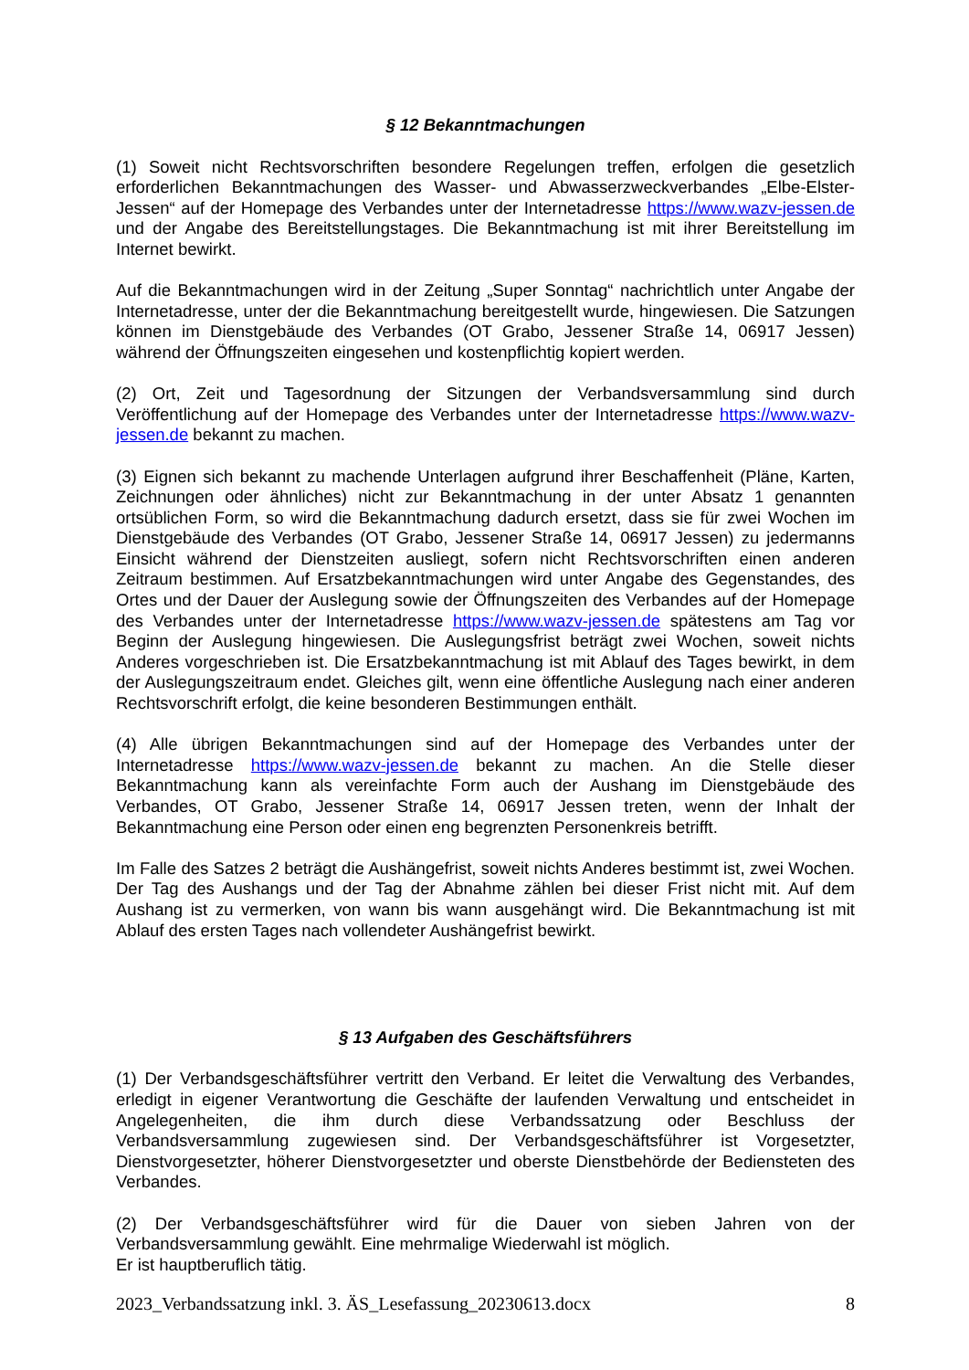§ 12 Bekanntmachungen
(1) Soweit nicht Rechtsvorschriften besondere Regelungen treffen, erfolgen die gesetzlich erforderlichen Bekanntmachungen des Wasser- und Abwasserzweckverbandes „Elbe-Elster-Jessen“ auf der Homepage des Verbandes unter der Internetadresse https://www.wazv-jessen.de und der Angabe des Bereitstellungstages. Die Bekanntmachung ist mit ihrer Bereitstellung im Internet bewirkt.
Auf die Bekanntmachungen wird in der Zeitung „Super Sonntag“ nachrichtlich unter Angabe der Internetadresse, unter der die Bekanntmachung bereitgestellt wurde, hingewiesen. Die Satzungen können im Dienstgebäude des Verbandes (OT Grabo, Jessener Straße 14, 06917 Jessen) während der Öffnungszeiten eingesehen und kostenpflichtig kopiert werden.
(2) Ort, Zeit und Tagesordnung der Sitzungen der Verbandsversammlung sind durch Veröffentlichung auf der Homepage des Verbandes unter der Internetadresse https://www.wazv-jessen.de bekannt zu machen.
(3) Eignen sich bekannt zu machende Unterlagen aufgrund ihrer Beschaffenheit (Pläne, Karten, Zeichnungen oder ähnliches) nicht zur Bekanntmachung in der unter Absatz 1 genannten ortsüblichen Form, so wird die Bekanntmachung dadurch ersetzt, dass sie für zwei Wochen im Dienstgebäude des Verbandes (OT Grabo, Jessener Straße 14, 06917 Jessen) zu jedermanns Einsicht während der Dienstzeiten ausliegt, sofern nicht Rechtsvorschriften einen anderen Zeitraum bestimmen. Auf Ersatzbekanntmachungen wird unter Angabe des Gegenstandes, des Ortes und der Dauer der Auslegung sowie der Öffnungszeiten des Verbandes auf der Homepage des Verbandes unter der Internetadresse https://www.wazv-jessen.de spätestens am Tag vor Beginn der Auslegung hingewiesen. Die Auslegungsfrist beträgt zwei Wochen, soweit nichts Anderes vorgeschrieben ist. Die Ersatzbekanntmachung ist mit Ablauf des Tages bewirkt, in dem der Auslegungszeitraum endet. Gleiches gilt, wenn eine öffentliche Auslegung nach einer anderen Rechtsvorschrift erfolgt, die keine besonderen Bestimmungen enthält.
(4) Alle übrigen Bekanntmachungen sind auf der Homepage des Verbandes unter der Internetadresse https://www.wazv-jessen.de bekannt zu machen. An die Stelle dieser Bekanntmachung kann als vereinfachte Form auch der Aushang im Dienstgebäude des Verbandes, OT Grabo, Jessener Straße 14, 06917 Jessen treten, wenn der Inhalt der Bekanntmachung eine Person oder einen eng begrenzten Personenkreis betrifft.
Im Falle des Satzes 2 beträgt die Aushängefrist, soweit nichts Anderes bestimmt ist, zwei Wochen. Der Tag des Aushangs und der Tag der Abnahme zählen bei dieser Frist nicht mit. Auf dem Aushang ist zu vermerken, von wann bis wann ausgehängt wird. Die Bekanntmachung ist mit Ablauf des ersten Tages nach vollendeter Aushängefrist bewirkt.
§ 13 Aufgaben des Geschäftsführers
(1) Der Verbandsgeschäftsführer vertritt den Verband. Er leitet die Verwaltung des Verbandes, erledigt in eigener Verantwortung die Geschäfte der laufenden Verwaltung und entscheidet in Angelegenheiten, die ihm durch diese Verbandssatzung oder Beschluss der Verbandsversammlung zugewiesen sind. Der Verbandsgeschäftsführer ist Vorgesetzter, Dienstvorgesetzter, höherer Dienstvorgesetzter und oberste Dienstbehörde der Bediensteten des Verbandes.
(2) Der Verbandsgeschäftsführer wird für die Dauer von sieben Jahren von der Verbandsversammlung gewählt. Eine mehrmalige Wiederwahl ist möglich.
Er ist hauptberuflich tätig.
2023_Verbandssatzung inkl. 3. ÄS_Lesefassung_20230613.docx 8